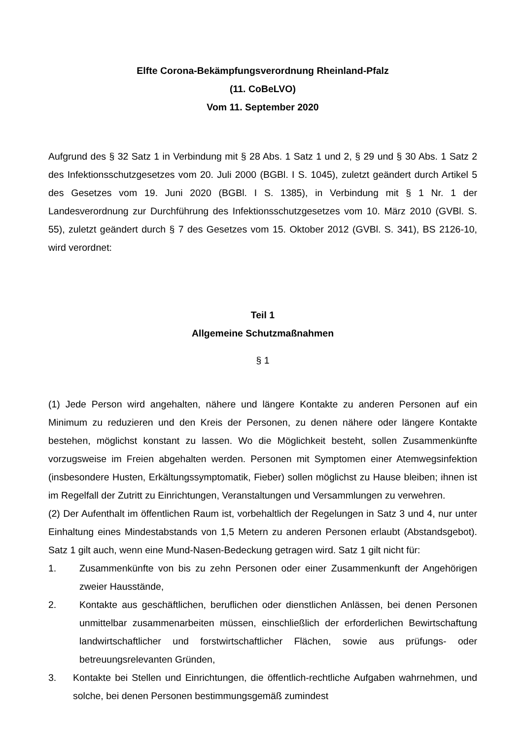Elfte Corona-Bekämpfungsverordnung Rheinland-Pfalz
(11. CoBeLVO)
Vom 11. September 2020
Aufgrund des § 32 Satz 1 in Verbindung mit § 28 Abs. 1 Satz 1 und 2, § 29 und § 30 Abs. 1 Satz 2 des Infektionsschutzgesetzes vom 20. Juli 2000 (BGBl. I S. 1045), zuletzt geändert durch Artikel 5 des Gesetzes vom 19. Juni 2020 (BGBl. I S. 1385), in Verbindung mit § 1 Nr. 1 der Landesverordnung zur Durchführung des Infektionsschutzgesetzes vom 10. März 2010 (GVBl. S. 55), zuletzt geändert durch § 7 des Gesetzes vom 15. Oktober 2012 (GVBl. S. 341), BS 2126-10, wird verordnet:
Teil 1
Allgemeine Schutzmaßnahmen
§ 1
(1) Jede Person wird angehalten, nähere und längere Kontakte zu anderen Personen auf ein Minimum zu reduzieren und den Kreis der Personen, zu denen nähere oder längere Kontakte bestehen, möglichst konstant zu lassen. Wo die Möglichkeit besteht, sollen Zusammenkünfte vorzugsweise im Freien abgehalten werden. Personen mit Symptomen einer Atemwegsinfektion (insbesondere Husten, Erkältungssymptomatik, Fieber) sollen möglichst zu Hause bleiben; ihnen ist im Regelfall der Zutritt zu Einrichtungen, Veranstaltungen und Versammlungen zu verwehren.
(2) Der Aufenthalt im öffentlichen Raum ist, vorbehaltlich der Regelungen in Satz 3 und 4, nur unter Einhaltung eines Mindestabstands von 1,5 Metern zu anderen Personen erlaubt (Abstandsgebot). Satz 1 gilt auch, wenn eine Mund-Nasen-Bedeckung getragen wird. Satz 1 gilt nicht für:
1. Zusammenkünfte von bis zu zehn Personen oder einer Zusammenkunft der Angehörigen zweier Hausstände,
2. Kontakte aus geschäftlichen, beruflichen oder dienstlichen Anlässen, bei denen Personen unmittelbar zusammenarbeiten müssen, einschließlich der erforderlichen Bewirtschaftung landwirtschaftlicher und forstwirtschaftlicher Flächen, sowie aus prüfungs- oder betreuungsrelevanten Gründen,
3. Kontakte bei Stellen und Einrichtungen, die öffentlich-rechtliche Aufgaben wahrnehmen, und solche, bei denen Personen bestimmungsgemäß zumindest